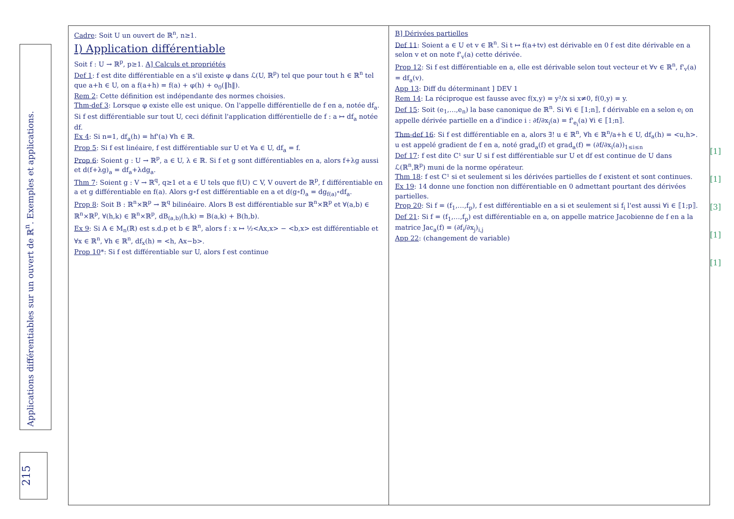Applications différentiables sur un ouvert de ℝ<sup>n</sup>. Exemples et applications.
215
Cadre: Soit U un ouvert de ℝ<sup>n</sup>, n≥1.
I) Application différentiable
Soit f : U → ℝ<sup>p</sup>, p≥1. A] Calculs et propriétés
Def 1: f est dite différentiable en a s'il existe φ dans ℒ(U, ℝ<sup>p</sup>) tel que pour tout h ∈ ℝ<sup>n</sup> tel que a+h ∈ U, on a f(a+h) = f(a) + φ(h) + o<sub>0</sub>(‖h‖).
Rem 2: Cette définition est indépendante des normes choisies.
Thm-def 3: Lorsque φ existe elle est unique. On l'appelle différentielle de f en a, notée df<sub>a</sub>. Si f est différentiable sur tout U, ceci définit l'application différentielle de f : a ↦ df<sub>a</sub> notée df.
Ex 4: Si n=1, df<sub>a</sub>(h) = hf'(a) ∀h ∈ ℝ.
Prop 5: Si f est linéaire, f est différentiable sur U et ∀a ∈ U, df<sub>a</sub> = f.
Prop 6: Soient g : U → ℝ<sup>p</sup>, a ∈ U, λ ∈ ℝ. Si f et g sont différentiables en a, alors f+λg aussi et d(f+λg)<sub>a</sub> = df<sub>a</sub>+λdg<sub>a</sub>.
Thm 7: Soient g : V → ℝ<sup>q</sup>, q≥1 et a ∈ U tels que f(U) ⊂ V, V ouvert de ℝ<sup>p</sup>, f différentiable en a et g différentiable en f(a). Alors g∘f est différentiable en a et d(g∘f)<sub>a</sub> = dg<sub>f(a)</sub>∘df<sub>a</sub>.
Prop 8: Soit B : ℝ<sup>n</sup>×ℝ<sup>p</sup> → ℝ<sup>q</sup> bilinéaire. Alors B est différentiable sur ℝ<sup>n</sup>×ℝ<sup>p</sup> et ∀(a,b) ∈ ℝ<sup>n</sup>×ℝ<sup>p</sup>, ∀(h,k) ∈ ℝ<sup>n</sup>×ℝ<sup>p</sup>, dB<sub>(a,b)</sub>(h,k) = B(a,k) + B(h,b).
Ex 9: Si A ∈ M<sub>n</sub>(ℝ) est s.d.p et b ∈ ℝ<sup>n</sup>, alors f : x ↦ ½<Ax,x> − <b,x> est différentiable et ∀x ∈ ℝ<sup>n</sup>, ∀h ∈ ℝ<sup>n</sup>, df<sub>x</sub>(h) = <h, Ax−b>.
Prop 10*: Si f est différentiable sur U, alors f est continue
B] Dérivées partielles
Def 11: Soient a ∈ U et v ∈ ℝ<sup>n</sup>. Si t ↦ f(a+tv) est dérivable en 0 f est dite dérivable en a selon v et on note f'<sub>v</sub>(a) cette dérivée.
Prop 12: Si f est différentiable en a, elle est dérivable selon tout vecteur et ∀v ∈ ℝ<sup>n</sup>, f'<sub>v</sub>(a) = df<sub>a</sub>(v).
App 13: Diff du déterminant ] DEV 1
Rem 14: La réciproque est fausse avec f(x,y) = y²/x si x≠0, f(0,y) = y.
Def 15: Soit (e<sub>1</sub>,…,e<sub>n</sub>) la base canonique de ℝ<sup>n</sup>. Si ∀i ∈ ⟦1;n⟧, f dérivable en a selon e<sub>i</sub> on appelle dérivée partielle en a d'indice i : ∂f/∂x<sub>i</sub>(a) = f'<sub>e<sub>i</sub></sub>(a) ∀i ∈ ⟦1;n⟧.
Thm-def 16: Si f est différentiable en a, alors ∃! u ∈ ℝ<sup>n</sup>, ∀h ∈ ℝ<sup>n</sup>/a+h ∈ U, df<sub>a</sub>(h) = <u,h>. u est appelé gradient de f en a, noté grad<sub>a</sub>(f) et grad<sub>a</sub>(f) = (∂f/∂x<sub>i</sub>(a))<sub>1≤i≤n</sub>
Def 17: f est dite C¹ sur U si f est différentiable sur U et df est continue de U dans ℒ(ℝ<sup>n</sup>,ℝ<sup>p</sup>) muni de la norme opérateur.
Thm 18: f est C¹ si et seulement si les dérivées partielles de f existent et sont continues.
Ex 19: 14 donne une fonction non différentiable en 0 admettant pourtant des dérivées partielles.
Prop 20: Si f = (f<sub>1</sub>,…,f<sub>p</sub>), f est différentiable en a si et seulement si f<sub>i</sub> l'est aussi ∀i ∈ ⟦1;p⟧.
Def 21: Si f = (f<sub>1</sub>,…,f<sub>p</sub>) est différentiable en a, on appelle matrice Jacobienne de f en a la matrice Jac<sub>a</sub>(f) = (∂f<sub>i</sub>/∂x<sub>j</sub>)<sub>i,j</sub>
App 22: (changement de variable)
[1]
[1]
[3]
[1]
[1]